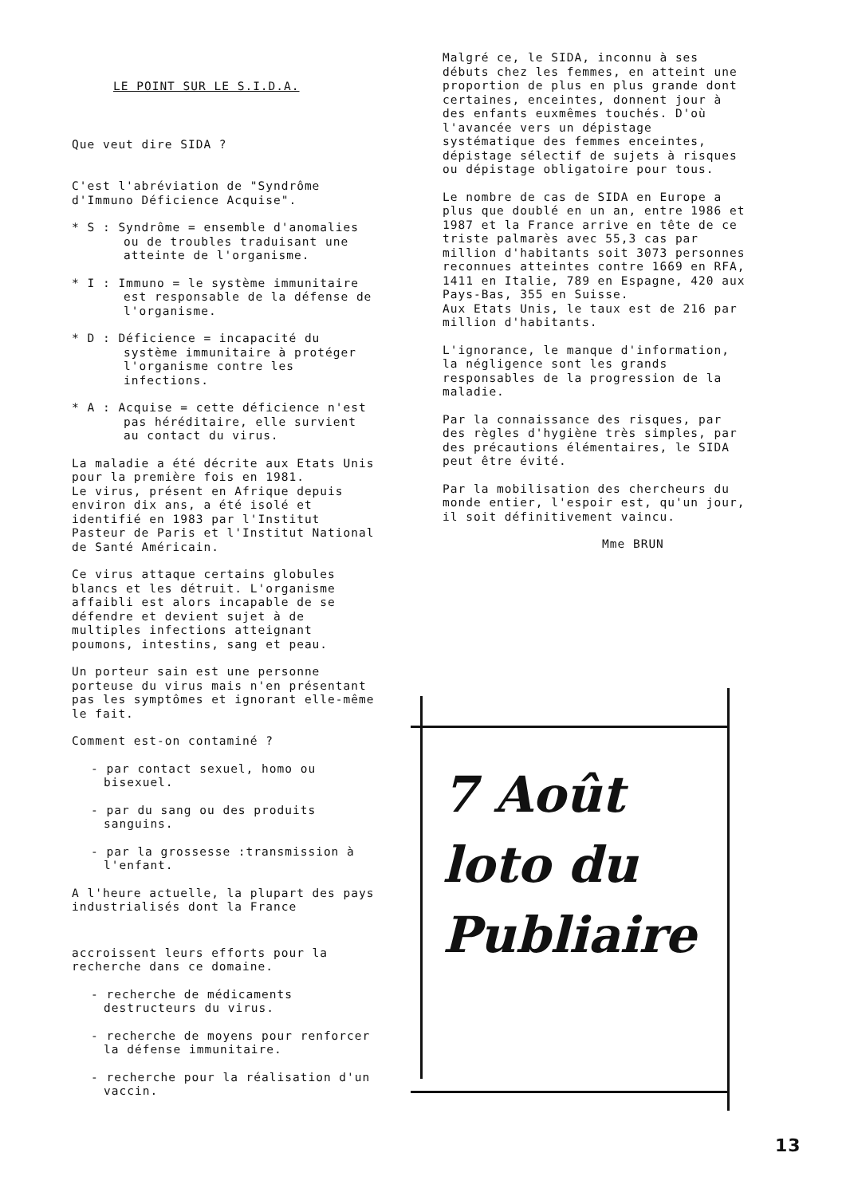LE POINT SUR LE S.I.D.A.
Que veut dire SIDA ?
C'est l'abréviation de "Syndrôme d'Immuno Déficience Acquise".
* S : Syndrôme = ensemble d'anomalies ou de troubles traduisant une atteinte de l'organisme.
* I : Immuno = le système immunitaire est responsable de la défense de l'organisme.
* D : Déficience = incapacité du système immunitaire à protéger l'organisme contre les infections.
* A : Acquise = cette déficience n'est pas héréditaire, elle survient au contact du virus.
La maladie a été décrite aux Etats Unis pour la première fois en 1981.
Le virus, présent en Afrique depuis environ dix ans, a été isolé et identifié en 1983 par l'Institut Pasteur de Paris et l'Institut National de Santé Américain.
Ce virus attaque certains globules blancs et les détruit. L'organisme affaibli est alors incapable de se défendre et devient sujet à de multiples infections atteignant poumons, intestins, sang et peau.
Un porteur sain est une personne porteuse du virus mais n'en présentant pas les symptômes et ignorant elle-même le fait.
Comment est-on contaminé ?
- par contact sexuel, homo ou bisexuel.
- par du sang ou des produits sanguins.
- par la grossesse :transmission à l'enfant.
A l'heure actuelle, la plupart des pays industrialisés dont la France
accroissent leurs efforts pour la recherche dans ce domaine.
- recherche de médicaments destructeurs du virus.
- recherche de moyens pour renforcer la défense immunitaire.
- recherche pour la réalisation d'un vaccin.
Malgré ce, le SIDA, inconnu à ses débuts chez les femmes, en atteint une proportion de plus en plus grande dont certaines, enceintes, donnent jour à des enfants euxmêmes touchés. D'où l'avancée vers un dépistage systématique des femmes enceintes, dépistage sélectif de sujets à risques ou dépistage obligatoire pour tous.
Le nombre de cas de SIDA en Europe a plus que doublé en un an, entre 1986 et 1987 et la France arrive en tête de ce triste palmarès avec 55,3 cas par million d'habitants soit 3073 personnes reconnues atteintes contre 1669 en RFA, 1411 en Italie, 789 en Espagne, 420 aux Pays-Bas, 355 en Suisse.
Aux Etats Unis, le taux est de 216 par million d'habitants.
L'ignorance, le manque d'information, la négligence sont les grands responsables de la progression de la maladie.
Par la connaissance des risques, par des règles d'hygiène très simples, par des précautions élémentaires, le SIDA peut être évité.
Par la mobilisation des chercheurs du monde entier, l'espoir est, qu'un jour, il soit définitivement vaincu.
Mme BRUN
7 Août
loto du
Publiaire
13